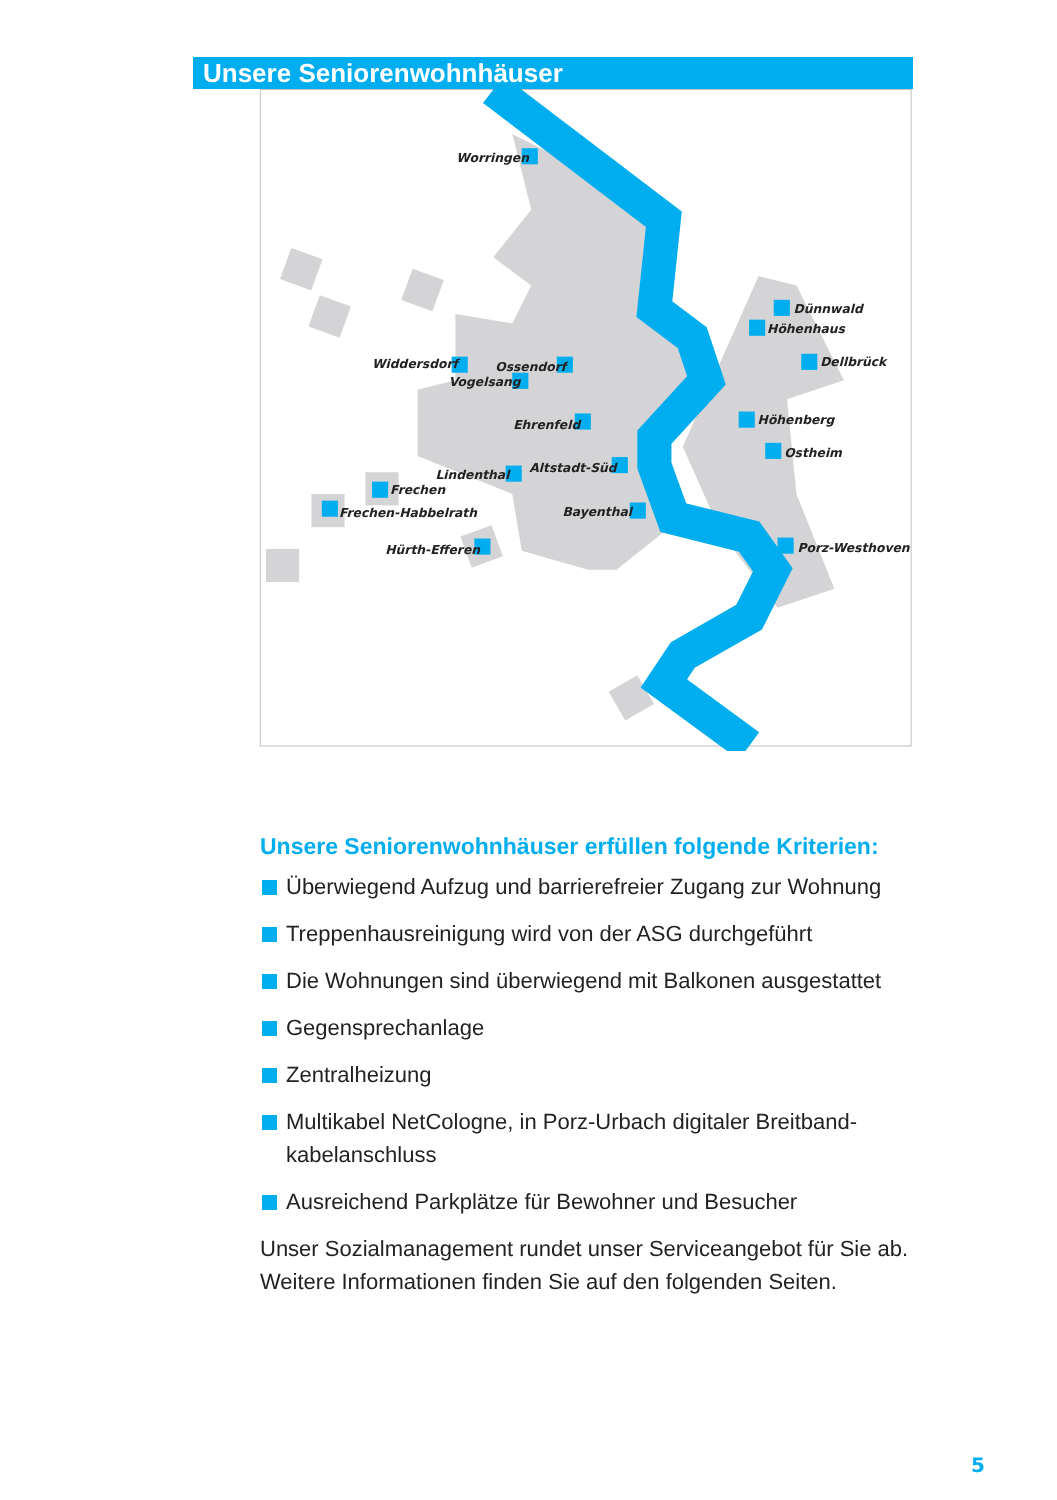Worringen
Widdersdorf
Ossendorf
Vogelsang
Ehrenfeld
Lindenthal
Altstadt-Süd
Frechen
Frechen-Habbelrath
Bayenthal
Hürth-Efferen
Dünnwald
Höhenhaus
Dellbrück
Höhenberg
Ostheim
Porz-Westhoven
Unsere Seniorenwohnhäuser
Unsere Seniorenwohnhäuser erfüllen folgende Kriterien:
Überwiegend Aufzug und barrierefreier Zugang zur Wohnung
Treppenhausreinigung wird von der ASG durchgeführt
Die Wohnungen sind überwiegend mit Balkonen ausgestattet
Gegensprechanlage
Zentralheizung
Multikabel NetCologne, in Porz-Urbach digitaler Breitband-kabelanschluss
Ausreichend Parkplätze für Bewohner und Besucher
Unser Sozialmanagement rundet unser Serviceangebot für Sie ab. Weitere Informationen finden Sie auf den folgenden Seiten.
5